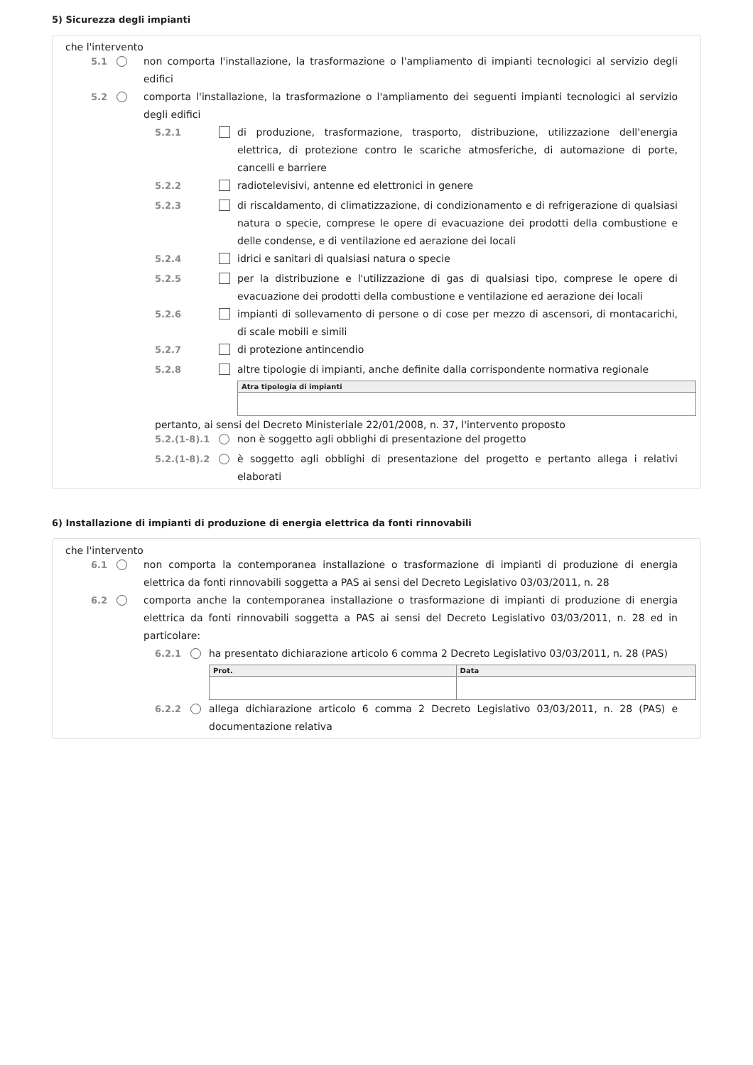5) Sicurezza degli impianti
che l'intervento
5.1 non comporta l'installazione, la trasformazione o l'ampliamento di impianti tecnologici al servizio degli edifici
5.2 comporta l'installazione, la trasformazione o l'ampliamento dei seguenti impianti tecnologici al servizio degli edifici
5.2.1 di produzione, trasformazione, trasporto, distribuzione, utilizzazione dell'energia elettrica, di protezione contro le scariche atmosferiche, di automazione di porte, cancelli e barriere
5.2.2 radiotelevisivi, antenne ed elettronici in genere
5.2.3 di riscaldamento, di climatizzazione, di condizionamento e di refrigerazione di qualsiasi natura o specie, comprese le opere di evacuazione dei prodotti della combustione e delle condense, e di ventilazione ed aerazione dei locali
5.2.4 idrici e sanitari di qualsiasi natura o specie
5.2.5 per la distribuzione e l'utilizzazione di gas di qualsiasi tipo, comprese le opere di evacuazione dei prodotti della combustione e ventilazione ed aerazione dei locali
5.2.6 impianti di sollevamento di persone o di cose per mezzo di ascensori, di montacarichi, di scale mobili e simili
5.2.7 di protezione antincendio
5.2.8 altre tipologie di impianti, anche definite dalla corrispondente normativa regionale
| Atra tipologia di impianti |
| --- |
pertanto, ai sensi del Decreto Ministeriale 22/01/2008, n. 37, l'intervento proposto
5.2.(1-8).1 non è soggetto agli obblighi di presentazione del progetto
5.2.(1-8).2 è soggetto agli obblighi di presentazione del progetto e pertanto allega i relativi elaborati
6) Installazione di impianti di produzione di energia elettrica da fonti rinnovabili
che l'intervento
6.1 non comporta la contemporanea installazione o trasformazione di impianti di produzione di energia elettrica da fonti rinnovabili soggetta a PAS ai sensi del Decreto Legislativo 03/03/2011, n. 28
6.2 comporta anche la contemporanea installazione o trasformazione di impianti di produzione di energia elettrica da fonti rinnovabili soggetta a PAS ai sensi del Decreto Legislativo 03/03/2011, n. 28 ed in particolare:
6.2.1 ha presentato dichiarazione articolo 6 comma 2 Decreto Legislativo 03/03/2011, n. 28 (PAS)
| Prot. | Data |
| --- | --- |
6.2.2 allega dichiarazione articolo 6 comma 2 Decreto Legislativo 03/03/2011, n. 28 (PAS) e documentazione relativa